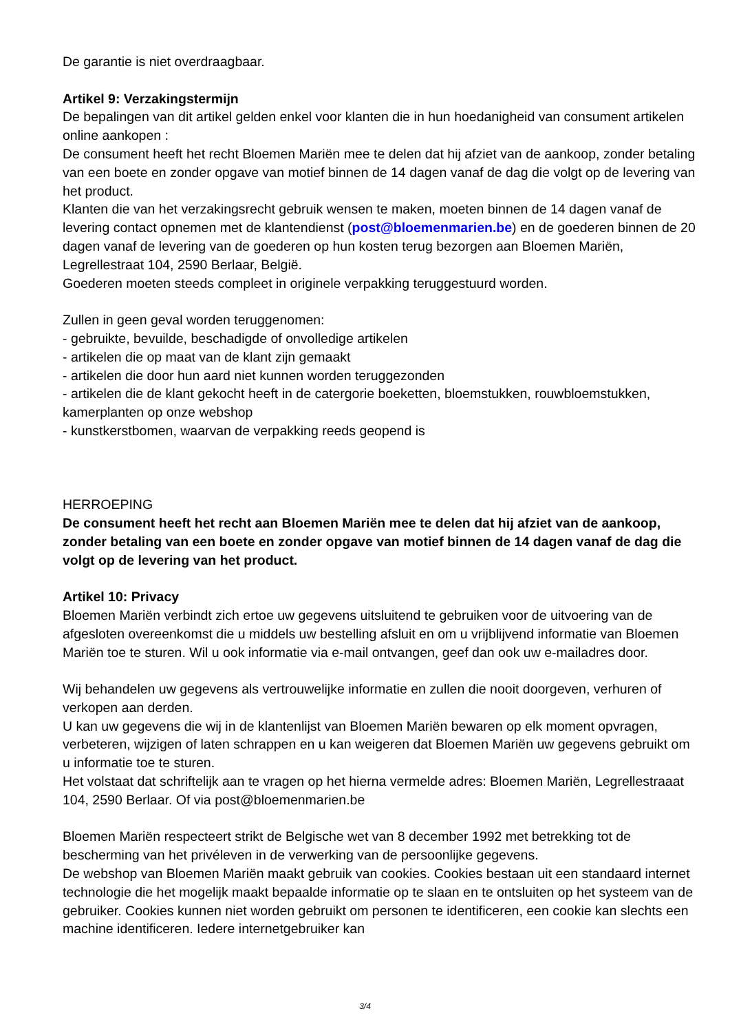De garantie is niet overdraagbaar.
Artikel 9: Verzakingstermijn
De bepalingen van dit artikel gelden enkel voor klanten die in hun hoedanigheid van consument artikelen online aankopen :
De consument heeft het recht Bloemen Mariën mee te delen dat hij afziet van de aankoop, zonder betaling van een boete en zonder opgave van motief binnen de 14 dagen vanaf de dag die volgt op de levering van het product.
Klanten die van het verzakingsrecht gebruik wensen te maken, moeten binnen de 14 dagen vanaf de levering contact opnemen met de klantendienst (post@bloemenmarien.be) en de goederen binnen de 20 dagen vanaf de levering van de goederen op hun kosten terug bezorgen aan Bloemen Mariën, Legrellestraat 104, 2590 Berlaar, België.
Goederen moeten steeds compleet in originele verpakking teruggestuurd worden.
Zullen in geen geval worden teruggenomen:
- gebruikte, bevuilde, beschadigde of onvolledige artikelen
- artikelen die op maat van de klant zijn gemaakt
- artikelen die door hun aard niet kunnen worden teruggezonden
- artikelen die de klant gekocht heeft in de catergorie boeketten, bloemstukken, rouwbloemstukken, kamerplanten op onze webshop
- kunstkerstbomen, waarvan de verpakking reeds geopend is
HERROEPING
De consument heeft het recht aan Bloemen Mariën mee te delen dat hij afziet van de aankoop, zonder betaling van een boete en zonder opgave van motief binnen de 14 dagen vanaf de dag die volgt op de levering van het product.
Artikel 10: Privacy
Bloemen Mariën verbindt zich ertoe uw gegevens uitsluitend te gebruiken voor de uitvoering van de afgesloten overeenkomst die u middels uw bestelling afsluit en om u vrijblijvend informatie van Bloemen Mariën toe te sturen. Wil u ook informatie via e-mail ontvangen, geef dan ook uw e-mailadres door.
Wij behandelen uw gegevens als vertrouwelijke informatie en zullen die nooit doorgeven, verhuren of verkopen aan derden.
U kan uw gegevens die wij in de klantenlijst van Bloemen Mariën bewaren op elk moment opvragen, verbeteren, wijzigen of laten schrappen en u kan weigeren dat Bloemen Mariën uw gegevens gebruikt om u informatie toe te sturen.
Het volstaat dat schriftelijk aan te vragen op het hierna vermelde adres: Bloemen Mariën, Legrellestraaat 104, 2590 Berlaar. Of via post@bloemenmarien.be
Bloemen Mariën respecteert strikt de Belgische wet van 8 december 1992 met betrekking tot de bescherming van het privéleven in de verwerking van de persoonlijke gegevens.
De webshop van Bloemen Mariën maakt gebruik van cookies. Cookies bestaan uit een standaard internet technologie die het mogelijk maakt bepaalde informatie op te slaan en te ontsluiten op het systeem van de gebruiker. Cookies kunnen niet worden gebruikt om personen te identificeren, een cookie kan slechts een machine identificeren. Iedere internetgebruiker kan
3/4